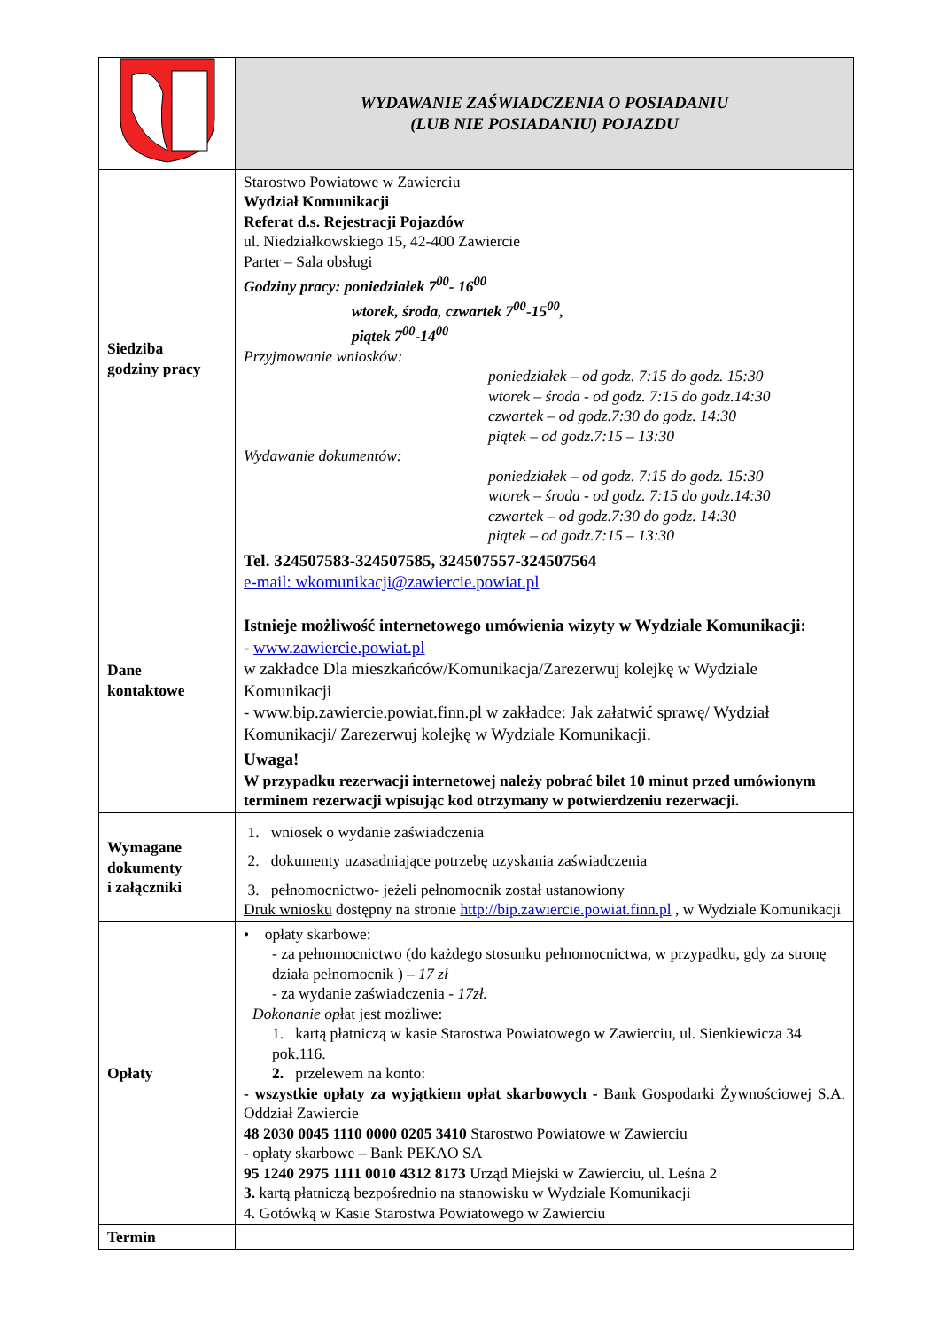| | WYDAWANIE ZAŚWIADCZENIA O POSIADANIU (LUB NIE POSIADANIU) POJAZDU |
| Siedziba godziny pracy | Starostwo Powiatowe w Zawierciu Wydział Komunikacji Referat d.s. Rejestracji Pojazdów ul. Niedziałkowskiego 15, 42-400 Zawiercie Parter – Sala obsługi Godziny pracy: poniedziałek 7<sup>00</sup>- 16<sup>00</sup> wtorek, środa, czwartek 7<sup>00</sup>-15<sup>00</sup>, piątek 7<sup>00</sup>-14<sup>00</sup> Przyjmowanie wniosków: poniedziałek – od godz. 7:15 do godz. 15:30 wtorek – środa - od godz. 7:15 do godz.14:30 czwartek – od godz.7:30 do godz. 14:30 piątek – od godz.7:15 – 13:30 Wydawanie dokumentów: poniedziałek – od godz. 7:15 do godz. 15:30 wtorek – środa - od godz. 7:15 do godz.14:30 czwartek – od godz.7:30 do godz. 14:30 piątek – od godz.7:15 – 13:30 |
| Dane kontaktowe | Tel. 324507583-324507585, 324507557-324507564 e-mail: wkomunikacji@zawiercie.powiat.pl Istnieje możliwość internetowego umówienia wizyty w Wydziale Komunikacji: - www.zawiercie.powiat.pl w zakładce Dla mieszkańców/Komunikacja/Zarezerwuj kolejkę w Wydziale Komunikacji - www.bip.zawiercie.powiat.finn.pl w zakładce: Jak załatwić sprawę/ Wydział Komunikacji/ Zarezerwuj kolejkę w Wydziale Komunikacji. Uwaga! W przypadku rezerwacji internetowej należy pobrać bilet 10 minut przed umówionym terminem rezerwacji wpisując kod otrzymany w potwierdzeniu rezerwacji. |
| Wymagane dokumenty i załączniki | 1. wniosek o wydanie zaświadczenia 2. dokumenty uzasadniające potrzebę uzyskania zaświadczenia 3. pełnomocnictwo- jeżeli pełnomocnik został ustanowiony Druk wniosku dostępny na stronie http://bip.zawiercie.powiat.finn.pl , w Wydziale Komunikacji |
| Opłaty | • opłaty skarbowe: - za pełnomocnictwo (do każdego stosunku pełnomocnictwa, w przypadku, gdy za stronę działa pełnomocnik ) – 17 zł - za wydanie zaświadczenia - 17zł. Dokonanie op łat jest możliwe: 1. kartą płatniczą w kasie Starostwa Powiatowego w Zawierciu, ul. Sienkiewicza 34 pok.116. 2. przelewem na konto: - wszystkie opłaty za wyjątkiem opłat skarbowych - Bank Gospodarki Żywnościowej S.A. Oddział Zawiercie 48 2030 0045 1110 0000 0205 3410 Starostwo Powiatowe w Zawierciu - opłaty skarbowe – Bank PEKAO SA 95 1240 2975 1111 0010 4312 8173 Urząd Miejski w Zawierciu, ul. Leśna 2 3. kartą płatniczą bezpośrednio na stanowisku w Wydziale Komunikacji 4. Gotówką w Kasie Starostwa Powiatowego w Zawierciu |
| Termin | |